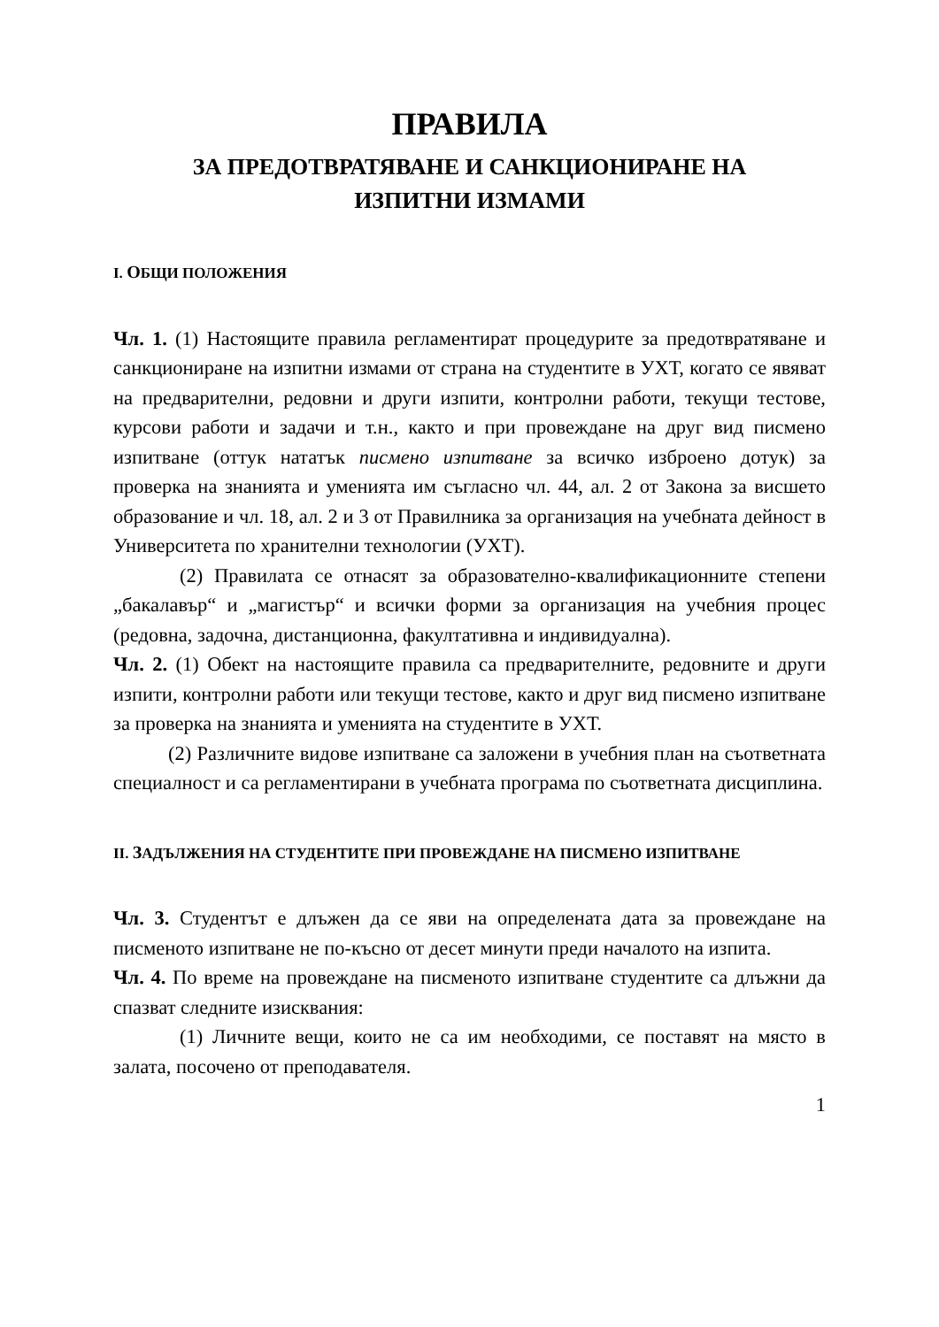ПРАВИЛА
ЗА ПРЕДОТВРАТЯВАНЕ И САНКЦИОНИРАНЕ НА
ИЗПИТНИ ИЗМАМИ
I. ОБЩИ ПОЛОЖЕНИЯ
Чл. 1. (1) Настоящите правила регламентират процедурите за предотвратяване и санкциониране на изпитни измами от страна на студентите в УХТ, когато се явяват на предварителни, редовни и други изпити, контролни работи, текущи тестове, курсови работи и задачи и т.н., както и при провеждане на друг вид писмено изпитване (оттук нататък писмено изпитване за всичко изброено дотук) за проверка на знанията и уменията им съгласно чл. 44, ал. 2 от Закона за висшето образование и чл. 18, ал. 2 и 3 от Правилника за организация на учебната дейност в Университета по хранителни технологии (УХТ).
(2) Правилата се отнасят за образователно-квалификационните степени „бакалавър“ и „магистър“ и всички форми за организация на учебния процес (редовна, задочна, дистанционна, факултативна и индивидуална).
Чл. 2. (1) Обект на настоящите правила са предварителните, редовните и други изпити, контролни работи или текущи тестове, както и друг вид писмено изпитване за проверка на знанията и уменията на студентите в УХТ.
(2) Различните видове изпитване са заложени в учебния план на съответната специалност и са регламентирани в учебната програма по съответната дисциплина.
II. ЗАДЪЛЖЕНИЯ НА СТУДЕНТИТЕ ПРИ ПРОВЕЖДАНЕ НА ПИСМЕНО ИЗПИТВАНЕ
Чл. 3. Студентът е длъжен да се яви на определената дата за провеждане на писменото изпитване не по-късно от десет минути преди началото на изпита.
Чл. 4. По време на провеждане на писменото изпитване студентите са длъжни да спазват следните изисквания:
(1) Личните вещи, които не са им необходими, се поставят на място в залата, посочено от преподавателя.
1